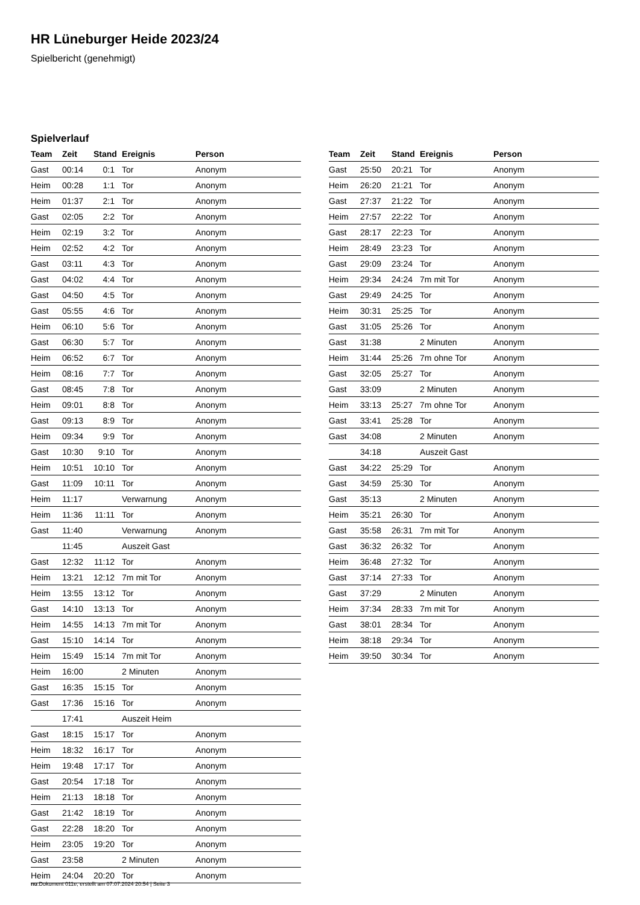HR Lüneburger Heide 2023/24
Spielbericht (genehmigt)
Spielverlauf
| Team | Zeit | Stand | Ereignis | Person |
| --- | --- | --- | --- | --- |
| Gast | 00:14 | 0:1 | Tor | Anonym |
| Heim | 00:28 | 1:1 | Tor | Anonym |
| Heim | 01:37 | 2:1 | Tor | Anonym |
| Gast | 02:05 | 2:2 | Tor | Anonym |
| Heim | 02:19 | 3:2 | Tor | Anonym |
| Heim | 02:52 | 4:2 | Tor | Anonym |
| Gast | 03:11 | 4:3 | Tor | Anonym |
| Gast | 04:02 | 4:4 | Tor | Anonym |
| Gast | 04:50 | 4:5 | Tor | Anonym |
| Gast | 05:55 | 4:6 | Tor | Anonym |
| Heim | 06:10 | 5:6 | Tor | Anonym |
| Gast | 06:30 | 5:7 | Tor | Anonym |
| Heim | 06:52 | 6:7 | Tor | Anonym |
| Heim | 08:16 | 7:7 | Tor | Anonym |
| Gast | 08:45 | 7:8 | Tor | Anonym |
| Heim | 09:01 | 8:8 | Tor | Anonym |
| Gast | 09:13 | 8:9 | Tor | Anonym |
| Heim | 09:34 | 9:9 | Tor | Anonym |
| Gast | 10:30 | 9:10 | Tor | Anonym |
| Heim | 10:51 | 10:10 | Tor | Anonym |
| Gast | 11:09 | 10:11 | Tor | Anonym |
| Heim | 11:17 | | Verwarnung | Anonym |
| Heim | 11:36 | 11:11 | Tor | Anonym |
| Gast | 11:40 | | Verwarnung | Anonym |
| | 11:45 | | Auszeit Gast | |
| Gast | 12:32 | 11:12 | Tor | Anonym |
| Heim | 13:21 | 12:12 | 7m mit Tor | Anonym |
| Heim | 13:55 | 13:12 | Tor | Anonym |
| Gast | 14:10 | 13:13 | Tor | Anonym |
| Heim | 14:55 | 14:13 | 7m mit Tor | Anonym |
| Gast | 15:10 | 14:14 | Tor | Anonym |
| Heim | 15:49 | 15:14 | 7m mit Tor | Anonym |
| Heim | 16:00 | | 2 Minuten | Anonym |
| Gast | 16:35 | 15:15 | Tor | Anonym |
| Gast | 17:36 | 15:16 | Tor | Anonym |
| | 17:41 | | Auszeit Heim | |
| Gast | 18:15 | 15:17 | Tor | Anonym |
| Heim | 18:32 | 16:17 | Tor | Anonym |
| Heim | 19:48 | 17:17 | Tor | Anonym |
| Gast | 20:54 | 17:18 | Tor | Anonym |
| Heim | 21:13 | 18:18 | Tor | Anonym |
| Gast | 21:42 | 18:19 | Tor | Anonym |
| Gast | 22:28 | 18:20 | Tor | Anonym |
| Heim | 23:05 | 19:20 | Tor | Anonym |
| Gast | 23:58 | | 2 Minuten | Anonym |
| Heim | 24:04 | 20:20 | Tor | Anonym |
| Team | Zeit | Stand | Ereignis | Person |
| --- | --- | --- | --- | --- |
| Gast | 25:50 | 20:21 | Tor | Anonym |
| Heim | 26:20 | 21:21 | Tor | Anonym |
| Gast | 27:37 | 21:22 | Tor | Anonym |
| Heim | 27:57 | 22:22 | Tor | Anonym |
| Gast | 28:17 | 22:23 | Tor | Anonym |
| Heim | 28:49 | 23:23 | Tor | Anonym |
| Gast | 29:09 | 23:24 | Tor | Anonym |
| Heim | 29:34 | 24:24 | 7m mit Tor | Anonym |
| Gast | 29:49 | 24:25 | Tor | Anonym |
| Heim | 30:31 | 25:25 | Tor | Anonym |
| Gast | 31:05 | 25:26 | Tor | Anonym |
| Gast | 31:38 | | 2 Minuten | Anonym |
| Heim | 31:44 | 25:26 | 7m ohne Tor | Anonym |
| Gast | 32:05 | 25:27 | Tor | Anonym |
| Gast | 33:09 | | 2 Minuten | Anonym |
| Heim | 33:13 | 25:27 | 7m ohne Tor | Anonym |
| Gast | 33:41 | 25:28 | Tor | Anonym |
| Gast | 34:08 | | 2 Minuten | Anonym |
| | 34:18 | | Auszeit Gast | |
| Gast | 34:22 | 25:29 | Tor | Anonym |
| Gast | 34:59 | 25:30 | Tor | Anonym |
| Gast | 35:13 | | 2 Minuten | Anonym |
| Heim | 35:21 | 26:30 | Tor | Anonym |
| Gast | 35:58 | 26:31 | 7m mit Tor | Anonym |
| Gast | 36:32 | 26:32 | Tor | Anonym |
| Heim | 36:48 | 27:32 | Tor | Anonym |
| Gast | 37:14 | 27:33 | Tor | Anonym |
| Gast | 37:29 | | 2 Minuten | Anonym |
| Heim | 37:34 | 28:33 | 7m mit Tor | Anonym |
| Gast | 38:01 | 28:34 | Tor | Anonym |
| Heim | 38:18 | 29:34 | Tor | Anonym |
| Heim | 39:50 | 30:34 | Tor | Anonym |
nu.Dokument 011e, erstellt am 07.07.2024 20:54 | Seite 3